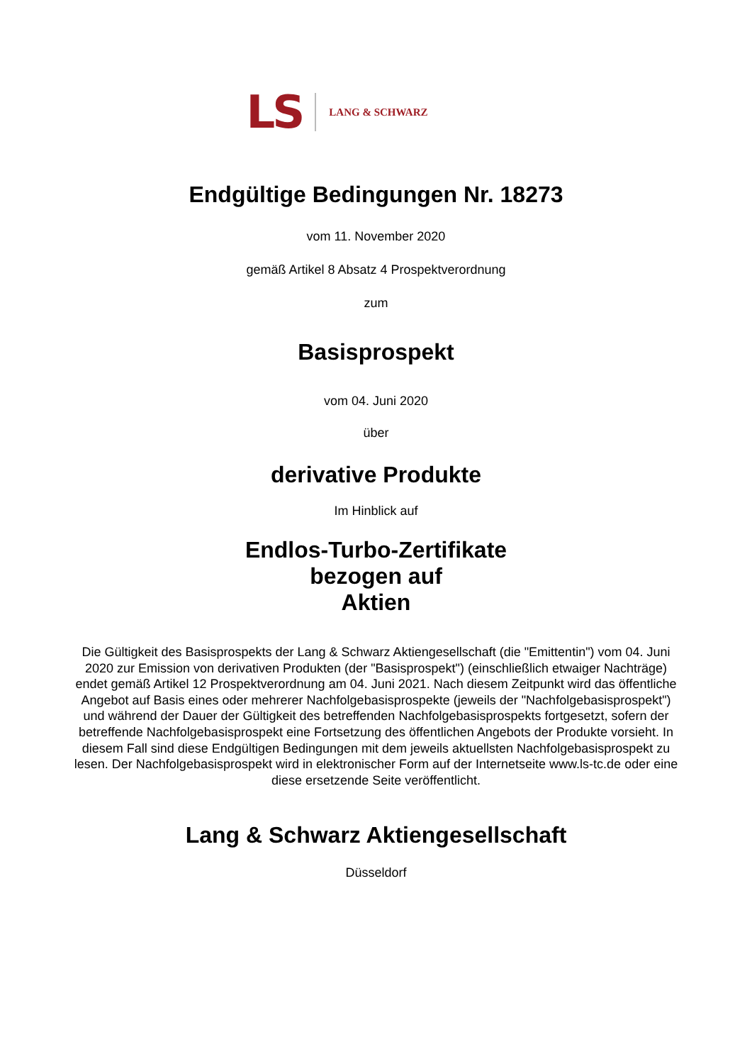LS LANG & SCHWARZ
Endgültige Bedingungen Nr. 18273
vom 11. November 2020
gemäß Artikel 8 Absatz 4 Prospektverordnung
zum
Basisprospekt
vom 04. Juni 2020
über
derivative Produkte
Im Hinblick auf
Endlos-Turbo-Zertifikate
bezogen auf
Aktien
Die Gültigkeit des Basisprospekts der Lang & Schwarz Aktiengesellschaft (die "Emittentin") vom 04. Juni 2020 zur Emission von derivativen Produkten (der "Basisprospekt") (einschließlich etwaiger Nachträge) endet gemäß Artikel 12 Prospektverordnung am 04. Juni 2021. Nach diesem Zeitpunkt wird das öffentliche Angebot auf Basis eines oder mehrerer Nachfolgebasisprospekte (jeweils der "Nachfolgebasisprospekt") und während der Dauer der Gültigkeit des betreffenden Nachfolgebasisprospekts fortgesetzt, sofern der betreffende Nachfolgebasisprospekt eine Fortsetzung des öffentlichen Angebots der Produkte vorsieht. In diesem Fall sind diese Endgültigen Bedingungen mit dem jeweils aktuellsten Nachfolgebasisprospekt zu lesen. Der Nachfolgebasisprospekt wird in elektronischer Form auf der Internetseite www.ls-tc.de oder eine diese ersetzende Seite veröffentlicht.
Lang & Schwarz Aktiengesellschaft
Düsseldorf